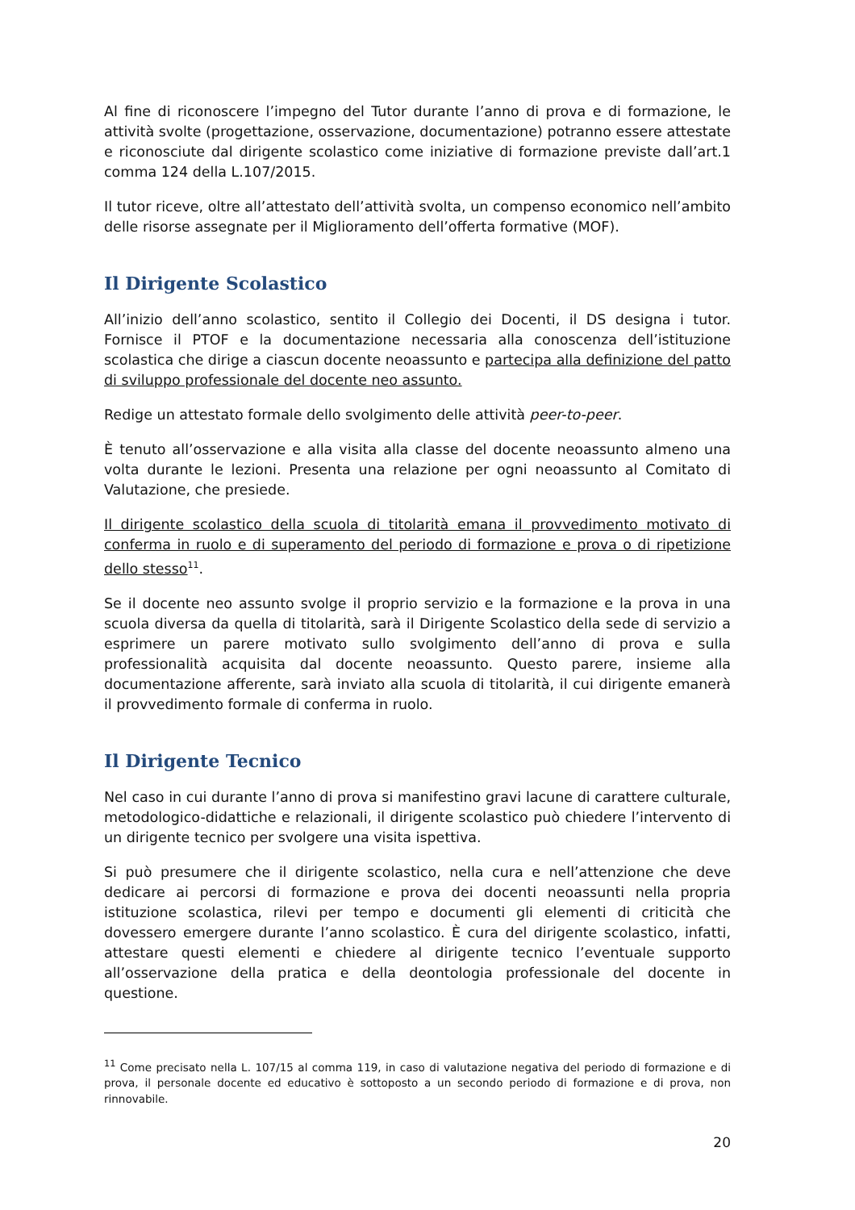Al fine di riconoscere l’impegno del Tutor durante l’anno di prova e di formazione, le attività svolte (progettazione, osservazione, documentazione) potranno essere attestate e riconosciute dal dirigente scolastico come iniziative di formazione previste dall’art.1 comma 124 della L.107/2015.
Il tutor riceve, oltre all’attestato dell’attività svolta, un compenso economico nell’ambito delle risorse assegnate per il Miglioramento dell’offerta formative (MOF).
Il Dirigente Scolastico
All’inizio dell’anno scolastico, sentito il Collegio dei Docenti, il DS designa i tutor. Fornisce il PTOF e la documentazione necessaria alla conoscenza dell’istituzione scolastica che dirige a ciascun docente neoassunto e partecipa alla definizione del patto di sviluppo professionale del docente neo assunto.
Redige un attestato formale dello svolgimento delle attività peer-to-peer.
È tenuto all’osservazione e alla visita alla classe del docente neoassunto almeno una volta durante le lezioni. Presenta una relazione per ogni neoassunto al Comitato di Valutazione, che presiede.
Il dirigente scolastico della scuola di titolarità emana il provvedimento motivato di conferma in ruolo e di superamento del periodo di formazione e prova o di ripetizione dello stesso<sup>11</sup>.
Se il docente neo assunto svolge il proprio servizio e la formazione e la prova in una scuola diversa da quella di titolarità, sarà il Dirigente Scolastico della sede di servizio a esprimere un parere motivato sullo svolgimento dell’anno di prova e sulla professionalità acquisita dal docente neoassunto. Questo parere, insieme alla documentazione afferente, sarà inviato alla scuola di titolarità, il cui dirigente emanerà il provvedimento formale di conferma in ruolo.
Il Dirigente Tecnico
Nel caso in cui durante l’anno di prova si manifestino gravi lacune di carattere culturale, metodologico-didattiche e relazionali, il dirigente scolastico può chiedere l’intervento di un dirigente tecnico per svolgere una visita ispettiva.
Si può presumere che il dirigente scolastico, nella cura e nell’attenzione che deve dedicare ai percorsi di formazione e prova dei docenti neoassunti nella propria istituzione scolastica, rilevi per tempo e documenti gli elementi di criticità che dovessero emergere durante l’anno scolastico. È cura del dirigente scolastico, infatti, attestare questi elementi e chiedere al dirigente tecnico l’eventuale supporto all’osservazione della pratica e della deontologia professionale del docente in questione.
<sup>11</sup> Come precisato nella L. 107/15 al comma 119, in caso di valutazione negativa del periodo di formazione e di prova, il personale docente ed educativo è sottoposto a un secondo periodo di formazione e di prova, non rinnovabile.
20